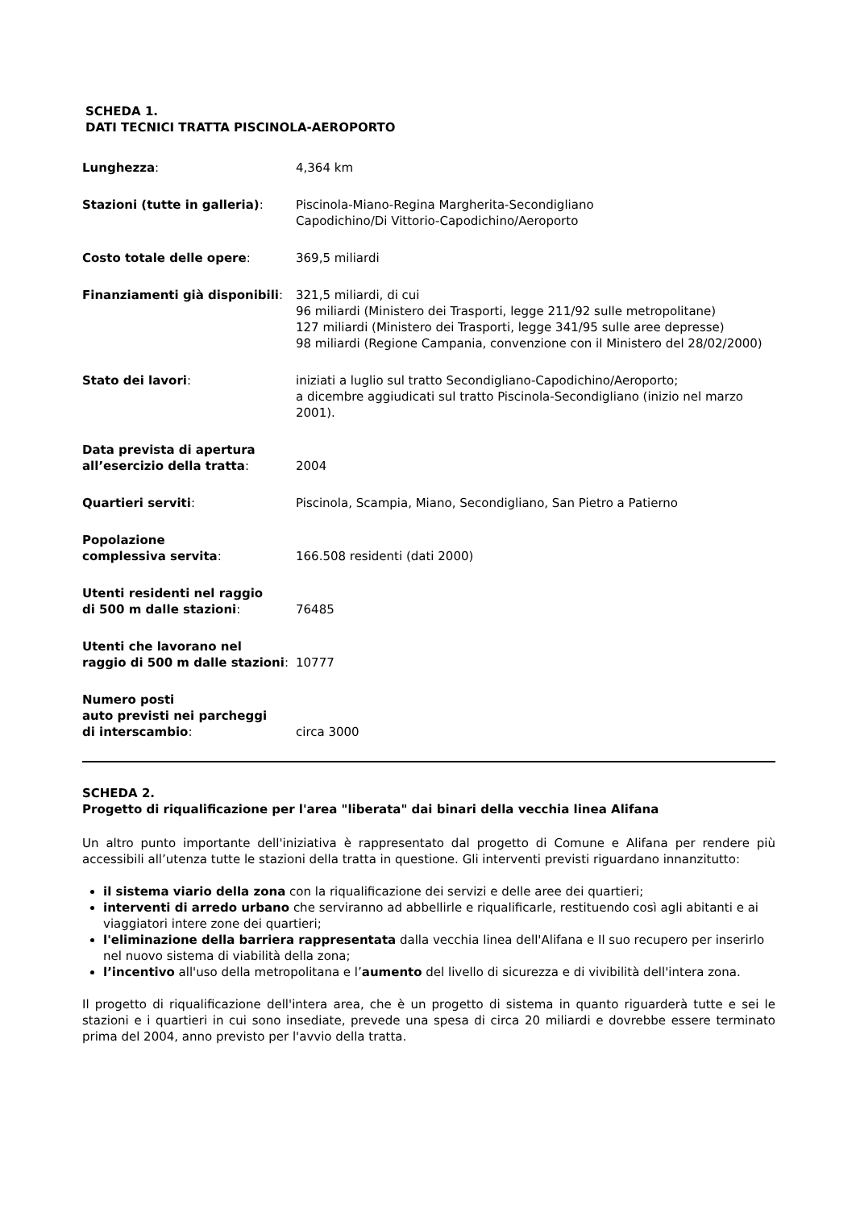SCHEDA 1.
DATI TECNICI TRATTA PISCINOLA-AEROPORTO
| Lunghezza : | 4,364 km |
| Stazioni (tutte in galleria) : | Piscinola-Miano-Regina Margherita-Secondigliano Capodichino/Di Vittorio-Capodichino/Aeroporto |
| Costo totale delle opere : | 369,5 miliardi |
| Finanziamenti già disponibili : | 321,5 miliardi, di cui 96 miliardi (Ministero dei Trasporti, legge 211/92 sulle metropolitane) 127 miliardi (Ministero dei Trasporti, legge 341/95 sulle aree depresse) 98 miliardi (Regione Campania, convenzione con il Ministero del 28/02/2000) |
| Stato dei lavori : | iniziati a luglio sul tratto Secondigliano-Capodichino/Aeroporto; a dicembre aggiudicati sul tratto Piscinola-Secondigliano (inizio nel marzo 2001). |
| Data prevista di apertura all’esercizio della tratta : | 2004 |
| Quartieri serviti : | Piscinola, Scampia, Miano, Secondigliano, San Pietro a Patierno |
| Popolazione complessiva servita : | 166.508 residenti (dati 2000) |
| Utenti residenti nel raggio di 500 m dalle stazioni : | 76485 |
| Utenti che lavorano nel raggio di 500 m dalle stazioni : | 10777 |
| Numero posti auto previsti nei parcheggi di interscambio : | circa 3000 |
SCHEDA 2.
Progetto di riqualificazione per l'area "liberata" dai binari della vecchia linea Alifana
Un altro punto importante dell'iniziativa è rappresentato dal progetto di Comune e Alifana per rendere più accessibili all’utenza tutte le stazioni della tratta in questione. Gli interventi previsti riguardano innanzitutto:
il sistema viario della zona con la riqualificazione dei servizi e delle aree dei quartieri;
interventi di arredo urbano che serviranno ad abbellirle e riqualificarle, restituendo così agli abitanti e ai viaggiatori intere zone dei quartieri;
l'eliminazione della barriera rappresentata dalla vecchia linea dell'Alifana e Il suo recupero per inserirlo nel nuovo sistema di viabilità della zona;
l’incentivo all'uso della metropolitana e l’aumento del livello di sicurezza e di vivibilità dell'intera zona.
Il progetto di riqualificazione dell'intera area, che è un progetto di sistema in quanto riguarderà tutte e sei le stazioni e i quartieri in cui sono insediate, prevede una spesa di circa 20 miliardi e dovrebbe essere terminato prima del 2004, anno previsto per l'avvio della tratta.